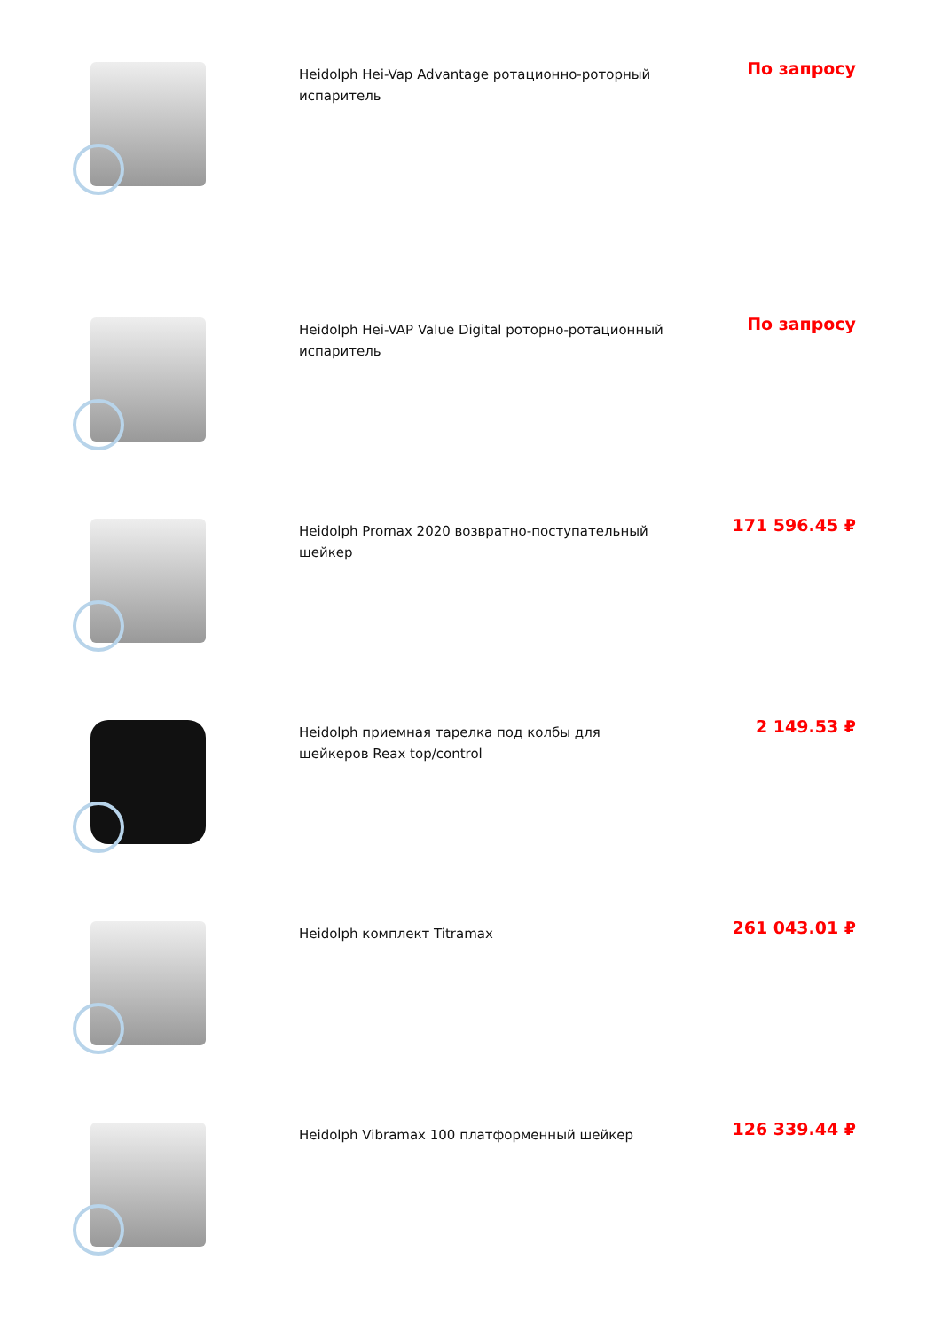Heidolph Hei-Vap Advantage ротационно-роторный испаритель
По запросу
Heidolph Hei-VAP Value Digital роторно-ротационный испаритель
По запросу
Heidolph Promax 2020 возвратно-поступательный шейкер
171 596.45 ₽
Heidolph приемная тарелка под колбы для шейкеров Reax top/control
2 149.53 ₽
Heidolph комплект Titramax
261 043.01 ₽
Heidolph Vibramax 100 платформенный шейкер
126 339.44 ₽